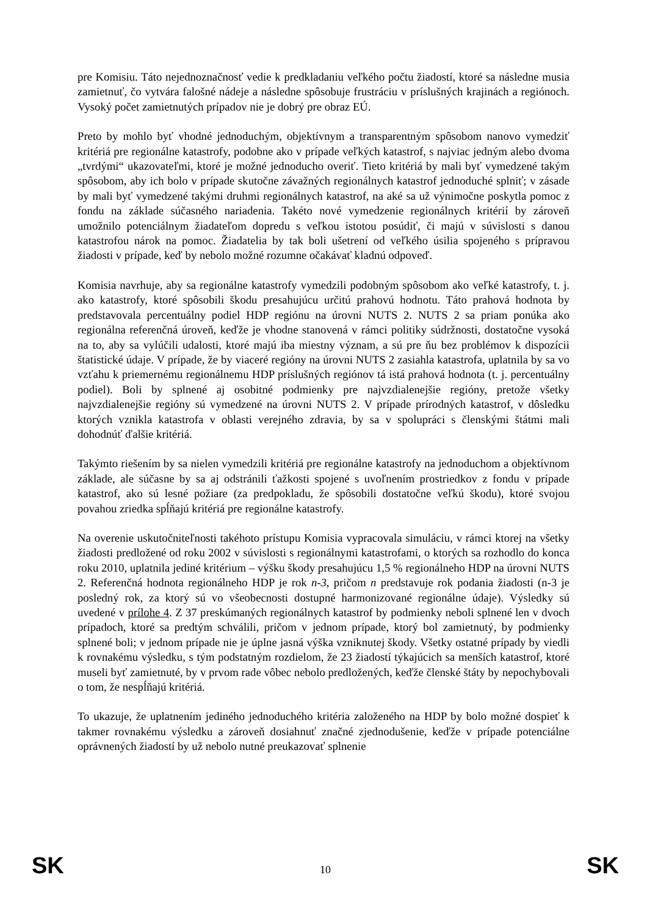pre Komisiu. Táto nejednoznačnosť vedie k predkladaniu veľkého počtu žiadostí, ktoré sa následne musia zamietnuť, čo vytvára falošné nádeje a následne spôsobuje frustráciu v príslušných krajinách a regiónoch. Vysoký počet zamietnutých prípadov nie je dobrý pre obraz EÚ.
Preto by mohlo byť vhodné jednoduchým, objektívnym a transparentným spôsobom nanovo vymedziť kritériá pre regionálne katastrofy, podobne ako v prípade veľkých katastrof, s najviac jedným alebo dvoma „tvrdými“ ukazovateľmi, ktoré je možné jednoducho overiť. Tieto kritériá by mali byť vymedzené takým spôsobom, aby ich bolo v prípade skutočne závažných regionálnych katastrof jednoduché splniť; v zásade by mali byť vymedzené takými druhmi regionálnych katastrof, na aké sa už výnimočne poskytla pomoc z fondu na základe súčasného nariadenia. Takéto nové vymedzenie regionálnych kritérií by zároveň umožnilo potenciálnym žiadateľom dopredu s veľkou istotou posúdiť, či majú v súvislosti s danou katastrofou nárok na pomoc. Žiadatelia by tak boli ušetrení od veľkého úsilia spojeného s prípravou žiadosti v prípade, keď by nebolo možné rozumne očakávať kladnú odpoveď.
Komisia navrhuje, aby sa regionálne katastrofy vymedzili podobným spôsobom ako veľké katastrofy, t. j. ako katastrofy, ktoré spôsobili škodu presahujúcu určitú prahovú hodnotu. Táto prahová hodnota by predstavovala percentuálny podiel HDP regiónu na úrovni NUTS 2. NUTS 2 sa priam ponúka ako regionálna referenčná úroveň, keďže je vhodne stanovená v rámci politiky súdržnosti, dostatočne vysoká na to, aby sa vylúčili udalosti, ktoré majú iba miestny význam, a sú pre ňu bez problémov k dispozícii štatistické údaje. V prípade, že by viaceré regióny na úrovni NUTS 2 zasiahla katastrofa, uplatnila by sa vo vzťahu k priemernému regionálnemu HDP príslušných regiónov tá istá prahová hodnota (t. j. percentuálny podiel). Boli by splnené aj osobitné podmienky pre najvzdialenejšie regióny, pretože všetky najvzdialenejšie regióny sú vymedzené na úrovni NUTS 2. V prípade prírodných katastrof, v dôsledku ktorých vznikla katastrofa v oblasti verejného zdravia, by sa v spolupráci s členskými štátmi mali dohodnúť ďalšie kritériá.
Takýmto riešením by sa nielen vymedzili kritériá pre regionálne katastrofy na jednoduchom a objektívnom základe, ale súčasne by sa aj odstránili ťažkosti spojené s uvoľnením prostriedkov z fondu v prípade katastrof, ako sú lesné požiare (za predpokladu, že spôsobili dostatočne veľkú škodu), ktoré svojou povahou zriedka spĺňajú kritériá pre regionálne katastrofy.
Na overenie uskutočniteľnosti takéhoto prístupu Komisia vypracovala simuláciu, v rámci ktorej na všetky žiadosti predložené od roku 2002 v súvislosti s regionálnymi katastrofami, o ktorých sa rozhodlo do konca roku 2010, uplatnila jediné kritérium – výšku škody presahujúcu 1,5 % regionálneho HDP na úrovni NUTS 2. Referenčná hodnota regionálneho HDP je rok n-3, pričom n predstavuje rok podania žiadosti (n-3 je posledný rok, za ktorý sú vo všeobecnosti dostupné harmonizované regionálne údaje). Výsledky sú uvedené v prílohe 4. Z 37 preskúmaných regionálnych katastrof by podmienky neboli splnené len v dvoch prípadoch, ktoré sa predtým schválili, pričom v jednom prípade, ktorý bol zamietnutý, by podmienky splnené boli; v jednom prípade nie je úplne jasná výška vzniknutej škody. Všetky ostatné prípady by viedli k rovnakému výsledku, s tým podstatným rozdielom, že 23 žiadostí týkajúcich sa menších katastrof, ktoré museli byť zamietnuté, by v prvom rade vôbec nebolo predložených, keďže členské štáty by nepochybovali o tom, že nespĺňajú kritériá.
To ukazuje, že uplatnením jediného jednoduchého kritéria založeného na HDP by bolo možné dospieť k takmer rovnakému výsledku a zároveň dosiahnuť značné zjednodušenie, keďže v prípade potenciálne oprávnených žiadostí by už nebolo nutné preukazovať splnenie
SK 10 SK